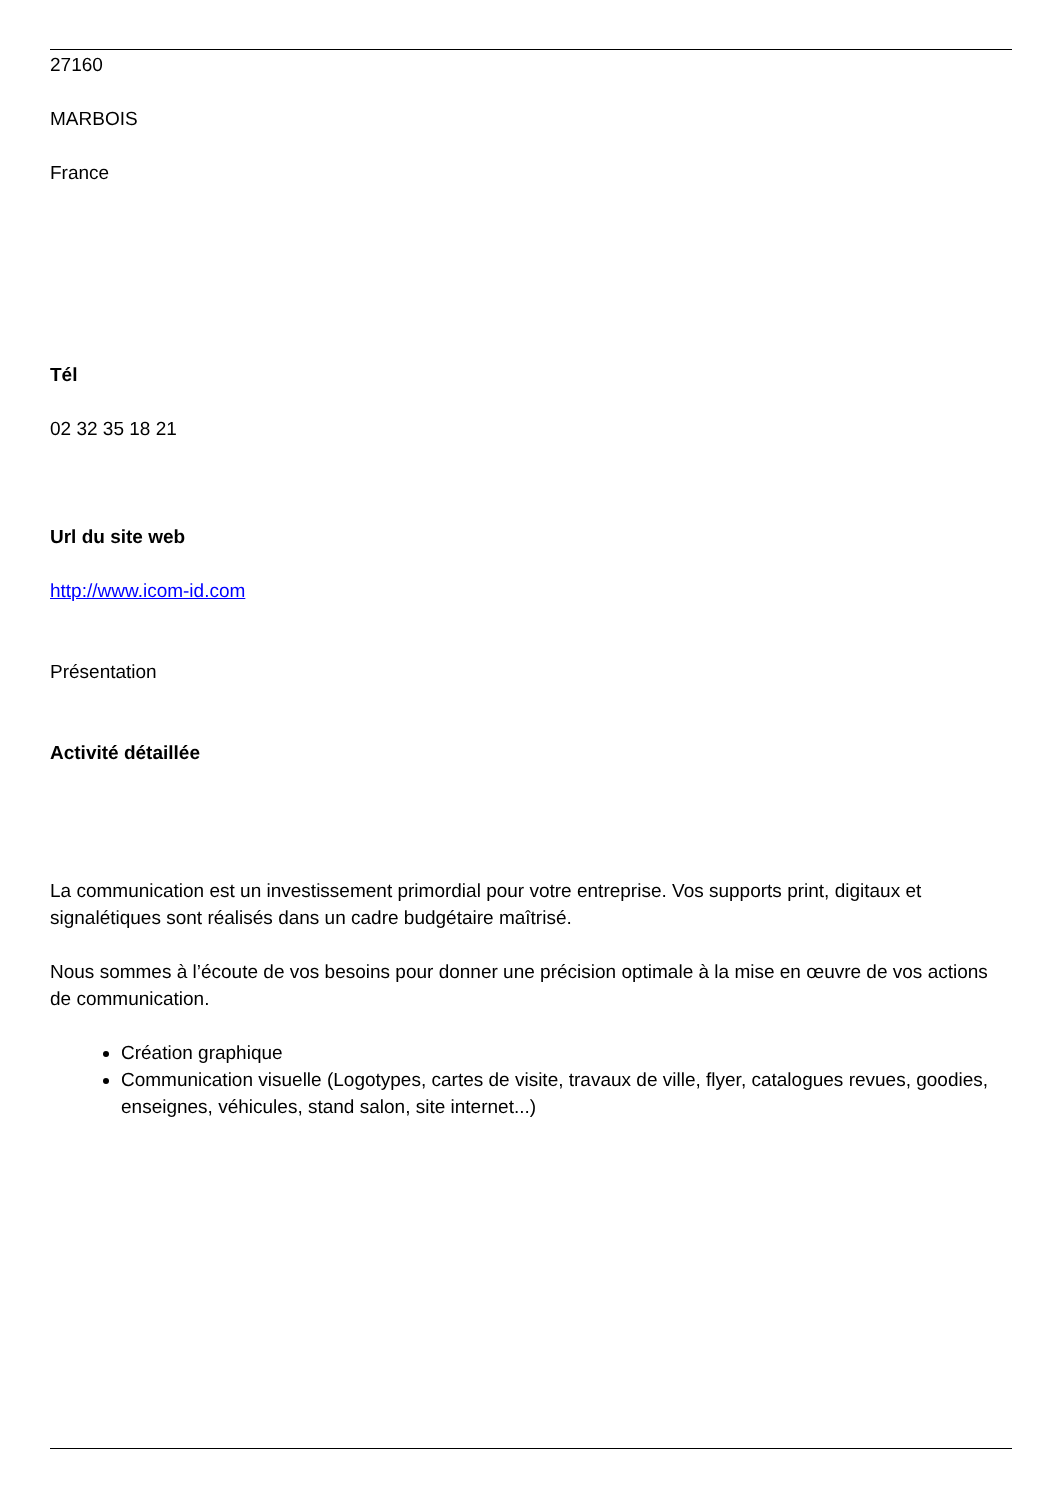27160
MARBOIS
France
Tél
02 32 35 18 21
Url du site web
http://www.icom-id.com
Présentation
Activité détaillée
La communication est un investissement primordial pour votre entreprise. Vos supports print, digitaux et signalétiques sont réalisés dans un cadre budgétaire maîtrisé.
Nous sommes à l’écoute de vos besoins pour donner une précision optimale à la mise en œuvre de vos actions de communication.
Création graphique
Communication visuelle (Logotypes, cartes de visite, travaux de ville, flyer, catalogues revues, goodies, enseignes, véhicules, stand salon, site internet...)